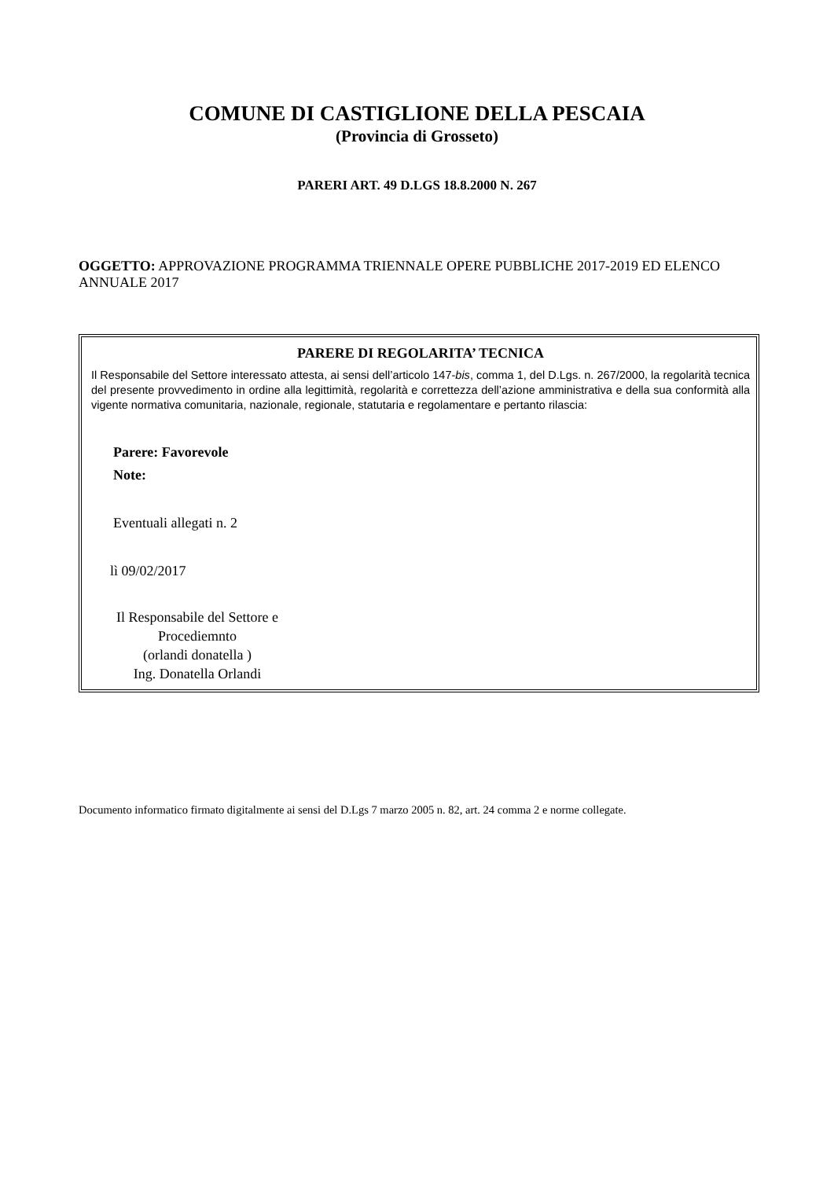COMUNE DI CASTIGLIONE DELLA PESCAIA
(Provincia di Grosseto)
PARERI ART. 49 D.LGS 18.8.2000 N. 267
OGGETTO: APPROVAZIONE PROGRAMMA TRIENNALE OPERE PUBBLICHE 2017-2019 ED ELENCO ANNUALE 2017
PARERE DI REGOLARITA’ TECNICA
Il Responsabile del Settore interessato attesta, ai sensi dell’articolo 147-bis, comma 1, del D.Lgs. n. 267/2000, la regolarità tecnica del presente provvedimento in ordine alla legittimità, regolarità e correttezza dell’azione amministrativa e della sua conformità alla vigente normativa comunitaria, nazionale, regionale, statutaria e regolamentare e pertanto rilascia:
Parere: Favorevole
Note:
Eventuali allegati n. 2
lì 09/02/2017
Il Responsabile del Settore e Procediemnto
(orlandi donatella )
Ing. Donatella Orlandi
Documento informatico firmato digitalmente ai sensi del D.Lgs 7 marzo 2005 n. 82, art. 24 comma 2 e norme collegate.